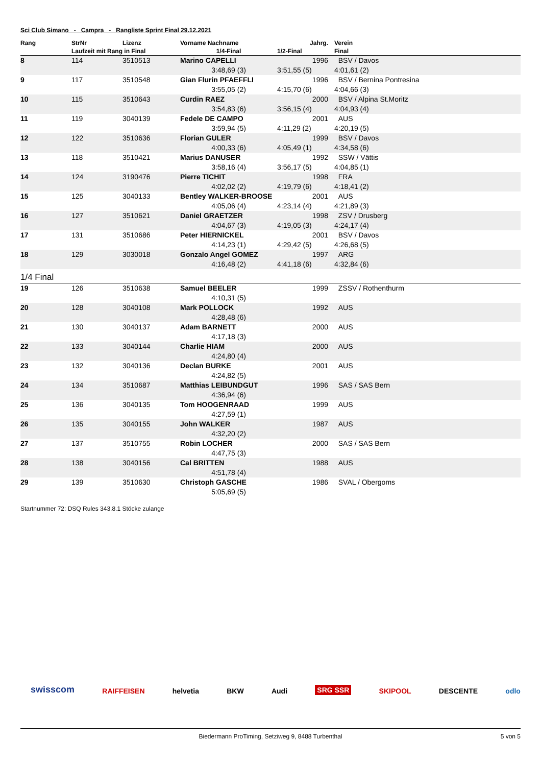Sci Club Simano - Campra - Rangliste Sprint Final 29.12.2021
| Rang | StrNr | Lizenz | Vorname Nachname | Jahrg. | Verein |
| --- | --- | --- | --- | --- | --- |
| | Laufzeit mit Rang in Final | | 1/4-Final | 1/2-Final | Final |
| 8 | 114 | 3510513 | Marino CAPELLI | 1996 | BSV / Davos |
| | | | 3:48,69 (3) | 3:51,55 (5) | 4:01,61 (2) |
| 9 | 117 | 3510548 | Gian Flurin PFAEFFLI | 1996 | BSV / Bernina Pontresina |
| | | | 3:55,05 (2) | 4:15,70 (6) | 4:04,66 (3) |
| 10 | 115 | 3510643 | Curdin RAEZ | 2000 | BSV / Alpina St.Moritz |
| | | | 3:54,83 (6) | 3:56,15 (4) | 4:04,93 (4) |
| 11 | 119 | 3040139 | Fedele DE CAMPO | 2001 | AUS |
| | | | 3:59,94 (5) | 4:11,29 (2) | 4:20,19 (5) |
| 12 | 122 | 3510636 | Florian GULER | 1999 | BSV / Davos |
| | | | 4:00,33 (6) | 4:05,49 (1) | 4:34,58 (6) |
| 13 | 118 | 3510421 | Marius DANUSER | 1992 | SSW / Vättis |
| | | | 3:58,16 (4) | 3:56,17 (5) | 4:04,85 (1) |
| 14 | 124 | 3190476 | Pierre TICHIT | 1998 | FRA |
| | | | 4:02,02 (2) | 4:19,79 (6) | 4:18,41 (2) |
| 15 | 125 | 3040133 | Bentley WALKER-BROOSE | 2001 | AUS |
| | | | 4:05,06 (4) | 4:23,14 (4) | 4:21,89 (3) |
| 16 | 127 | 3510621 | Daniel GRAETZER | 1998 | ZSV / Drusberg |
| | | | 4:04,67 (3) | 4:19,05 (3) | 4:24,17 (4) |
| 17 | 131 | 3510686 | Peter HIERNICKEL | 2001 | BSV / Davos |
| | | | 4:14,23 (1) | 4:29,42 (5) | 4:26,68 (5) |
| 18 | 129 | 3030018 | Gonzalo Angel GOMEZ | 1997 | ARG |
| | | | 4:16,48 (2) | 4:41,18 (6) | 4:32,84 (6) |
| 1/4 Final | | | | | |
| 19 | 126 | 3510638 | Samuel BEELER | 1999 | ZSSV / Rothenthurm |
| | | | 4:10,31 (5) | | |
| 20 | 128 | 3040108 | Mark POLLOCK | 1992 | AUS |
| | | | 4:28,48 (6) | | |
| 21 | 130 | 3040137 | Adam BARNETT | 2000 | AUS |
| | | | 4:17,18 (3) | | |
| 22 | 133 | 3040144 | Charlie HIAM | 2000 | AUS |
| | | | 4:24,80 (4) | | |
| 23 | 132 | 3040136 | Declan BURKE | 2001 | AUS |
| | | | 4:24,82 (5) | | |
| 24 | 134 | 3510687 | Matthias LEIBUNDGUT | 1996 | SAS / SAS Bern |
| | | | 4:36,94 (6) | | |
| 25 | 136 | 3040135 | Tom HOOGENRAAD | 1999 | AUS |
| | | | 4:27,59 (1) | | |
| 26 | 135 | 3040155 | John WALKER | 1987 | AUS |
| | | | 4:32,20 (2) | | |
| 27 | 137 | 3510755 | Robin LOCHER | 2000 | SAS / SAS Bern |
| | | | 4:47,75 (3) | | |
| 28 | 138 | 3040156 | Cal BRITTEN | 1988 | AUS |
| | | | 4:51,78 (4) | | |
| 29 | 139 | 3510630 | Christoph GASCHE | 1986 | SVAL / Obergoms |
| | | | 5:05,69 (5) | | |
Startnummer 72: DSQ Rules 343.8.1 Stöcke zulange
swisscom RAIFFEISEN helvetia BKW Audi SRG SSR SKIPOOL DESCENTE odlo
Biedermann ProTiming, Setziweg 9, 8488 Turbenthal 5 von 5